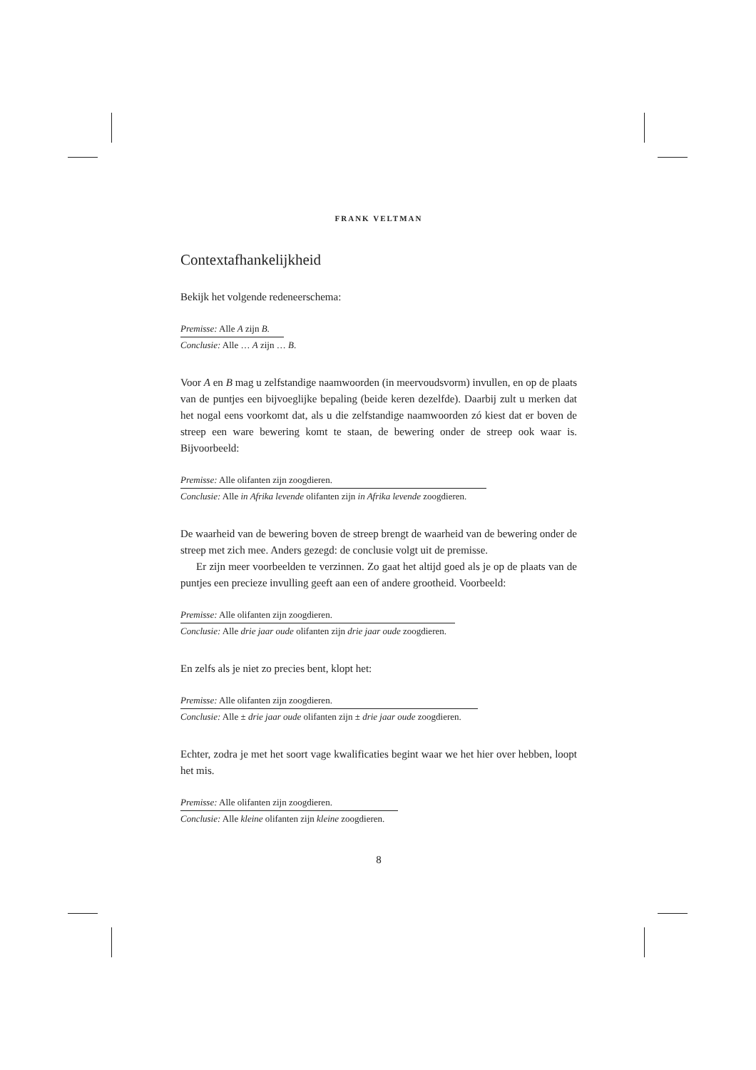FRANK VELTMAN
Contextafhankelijkheid
Bekijk het volgende redeneerschema:
Premisse: Alle A zijn B.
Conclusie: Alle … A zijn … B.
Voor A en B mag u zelfstandige naamwoorden (in meervoudsvorm) invullen, en op de plaats van de puntjes een bijvoeglijke bepaling (beide keren dezelfde). Daarbij zult u merken dat het nogal eens voorkomt dat, als u die zelfstandige naamwoorden zó kiest dat er boven de streep een ware bewering komt te staan, de bewering onder de streep ook waar is. Bijvoorbeeld:
Premisse: Alle olifanten zijn zoogdieren.
Conclusie: Alle in Afrika levende olifanten zijn in Afrika levende zoogdieren.
De waarheid van de bewering boven de streep brengt de waarheid van de bewering onder de streep met zich mee. Anders gezegd: de conclusie volgt uit de premisse.
Er zijn meer voorbeelden te verzinnen. Zo gaat het altijd goed als je op de plaats van de puntjes een precieze invulling geeft aan een of andere grootheid. Voorbeeld:
Premisse: Alle olifanten zijn zoogdieren.
Conclusie: Alle drie jaar oude olifanten zijn drie jaar oude zoogdieren.
En zelfs als je niet zo precies bent, klopt het:
Premisse: Alle olifanten zijn zoogdieren.
Conclusie: Alle ± drie jaar oude olifanten zijn ± drie jaar oude zoogdieren.
Echter, zodra je met het soort vage kwalificaties begint waar we het hier over hebben, loopt het mis.
Premisse: Alle olifanten zijn zoogdieren.
Conclusie: Alle kleine olifanten zijn kleine zoogdieren.
8